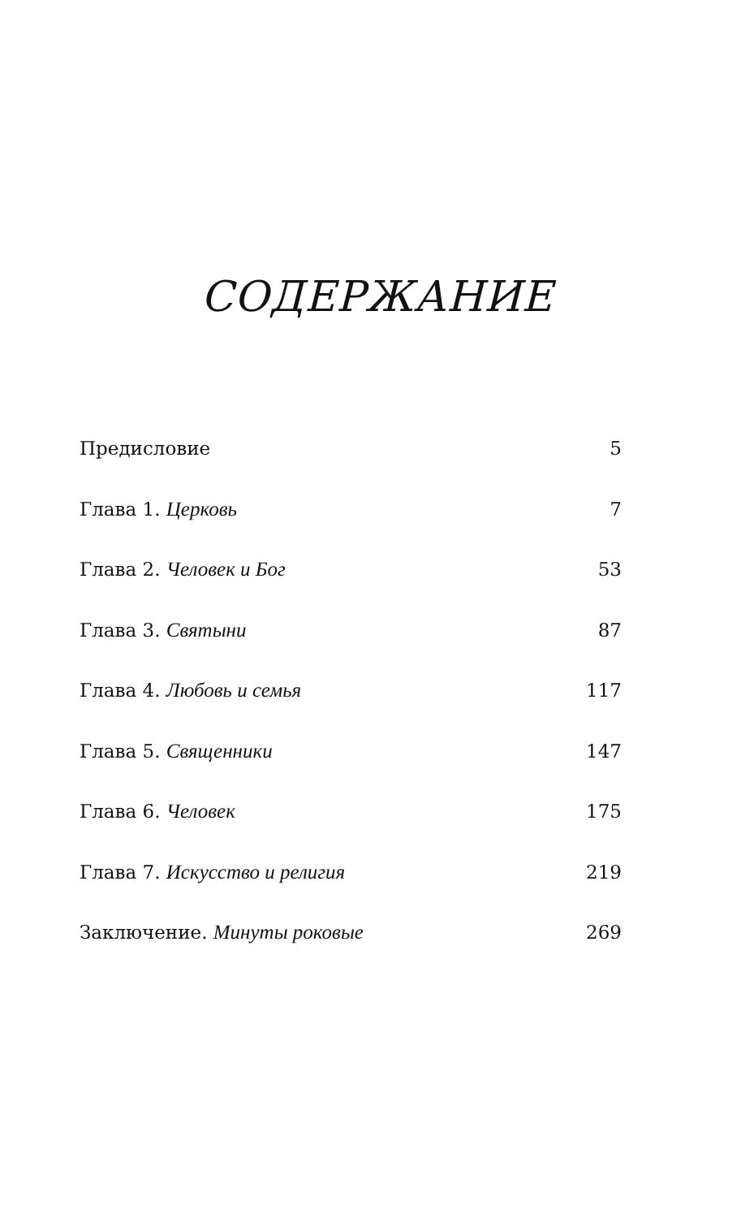СОДЕРЖАНИЕ
Предисловие 5
Глава 1. Церковь 7
Глава 2. Человек и Бог 53
Глава 3. Святыни 87
Глава 4. Любовь и семья 117
Глава 5. Священники 147
Глава 6. Человек 175
Глава 7. Искусство и религия 219
Заключение. Минуты роковые 269